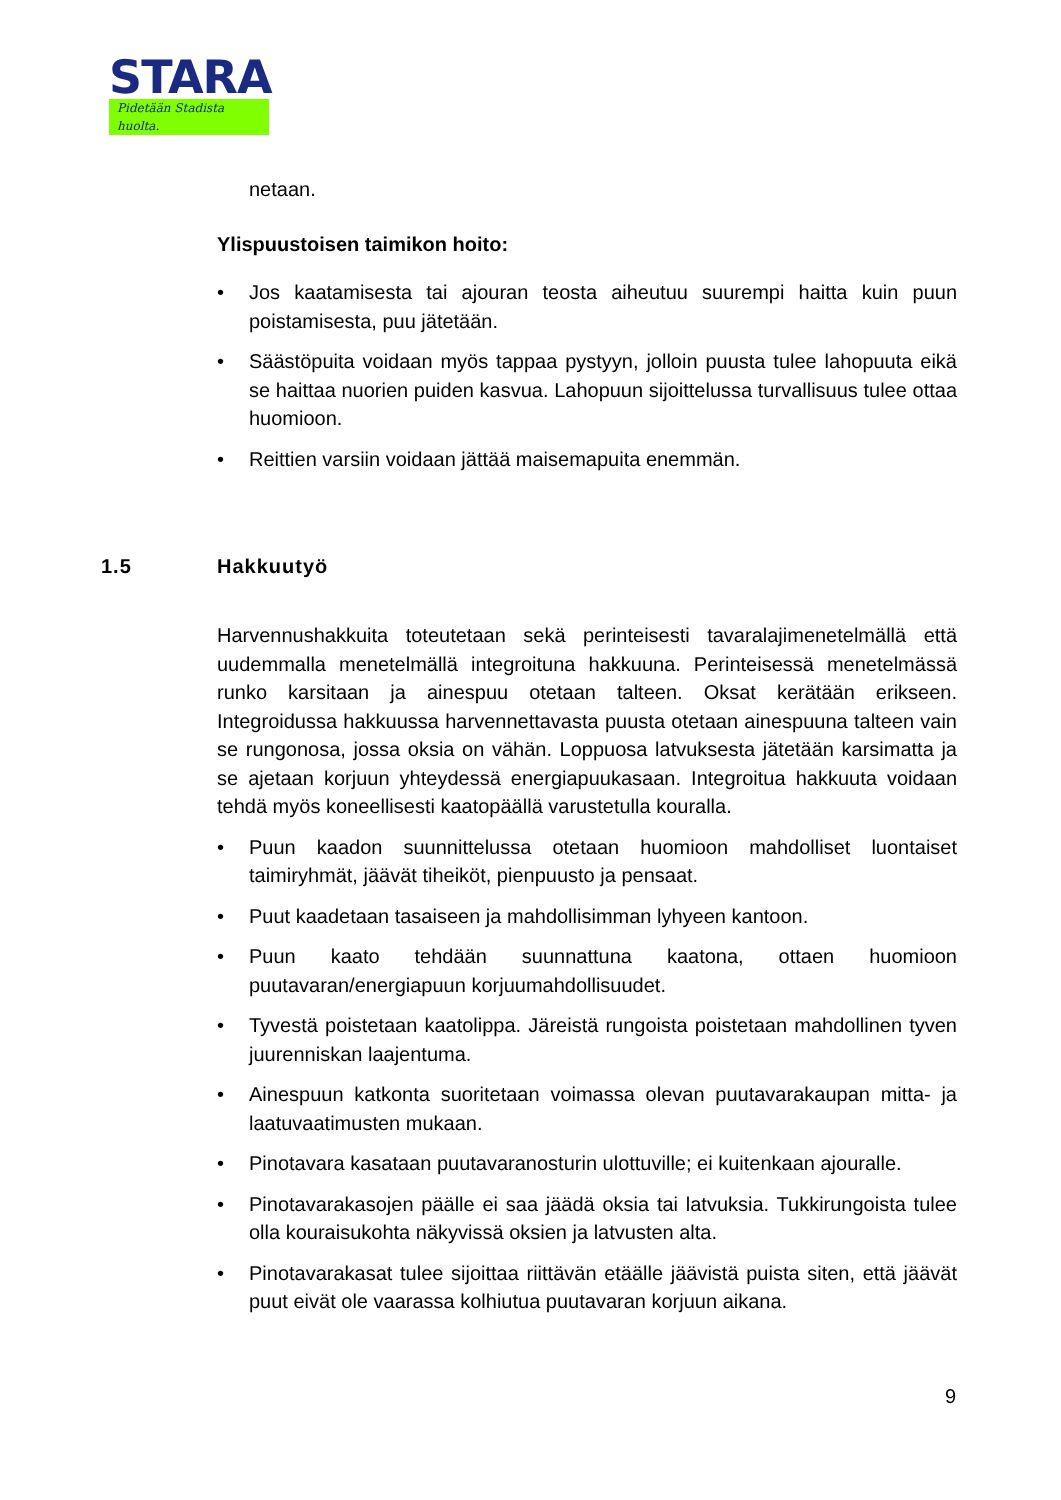STARA
Pidetään Stadista huolta.
netaan.
Ylispuustoisen taimikon hoito:
• Jos kaatamisesta tai ajouran teosta aiheutuu suurempi haitta kuin puun poistamisesta, puu jätetään.
• Säästöpuita voidaan myös tappaa pystyyn, jolloin puusta tulee lahopuuta eikä se haittaa nuorien puiden kasvua. Lahopuun sijoittelussa turvallisuus tulee ottaa huomioon.
• Reittien varsiin voidaan jättää maisemapuita enemmän.
Harvennushakkuita toteutetaan sekä perinteisesti tavaralajimenetelmällä että uudemmalla menetelmällä integroituna hakkuuna. Perinteisessä menetelmässä runko karsitaan ja ainespuu otetaan talteen. Oksat kerätään erikseen. Integroidussa hakkuussa harvennettavasta puusta otetaan ainespuuna talteen vain se rungonosa, jossa oksia on vähän. Loppuosa latvuksesta jätetään karsimatta ja se ajetaan korjuun yhteydessä energiapuukasaan. Integroitua hakkuuta voidaan tehdä myös koneellisesti kaatopäällä varustetulla kouralla.
• Puun kaadon suunnittelussa otetaan huomioon mahdolliset luontaiset taimiryhmät, jäävät tiheiköt, pienpuusto ja pensaat.
• Puut kaadetaan tasaiseen ja mahdollisimman lyhyeen kantoon.
• Puun kaato tehdään suunnattuna kaatona, ottaen huomioon puutavaran/energiapuun korjuumahdollisuudet.
• Tyvestä poistetaan kaatolippa. Järeistä rungoista poistetaan mahdollinen tyven juurenniskan laajentuma.
• Ainespuun katkonta suoritetaan voimassa olevan puutavarakaupan mitta- ja laatuvaatimusten mukaan.
• Pinotavara kasataan puutavaranosturin ulottuville; ei kuitenkaan ajouralle.
• Pinotavarakasojen päälle ei saa jäädä oksia tai latvuksia. Tukkirungoista tulee olla kouraisukohta näkyvissä oksien ja latvusten alta.
• Pinotavarakasat tulee sijoittaa riittävän etäälle jäävistä puista siten, että jäävät puut eivät ole vaarassa kolhiutua puutavaran korjuun aikana.
1.5 Hakkuutyö
9